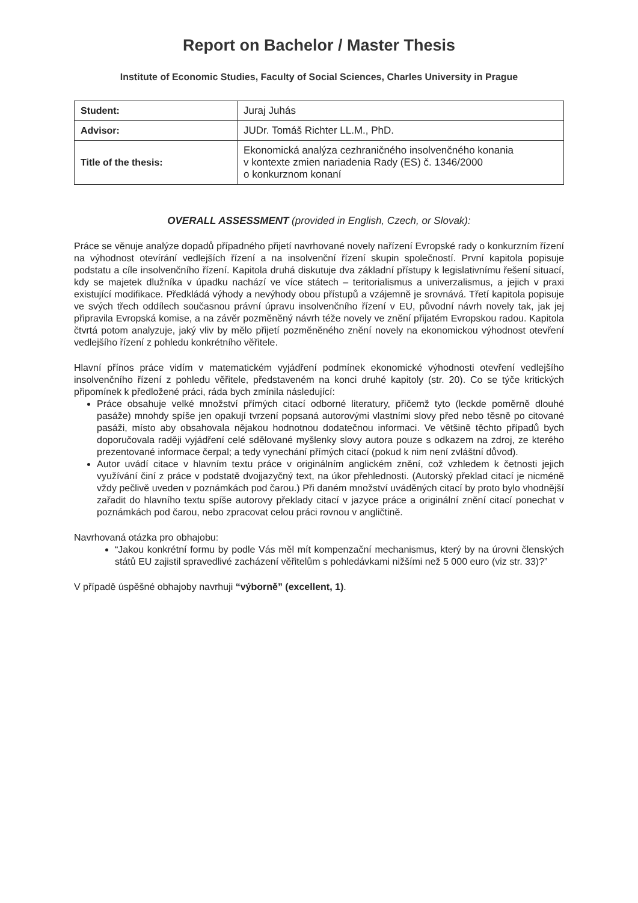Report on Bachelor / Master Thesis
Institute of Economic Studies, Faculty of Social Sciences, Charles University in Prague
| Student: | Juraj Juhás |
| Advisor: | JUDr. Tomáš Richter LL.M., PhD. |
| Title of the thesis: | Ekonomická analýza cezhraničného insolvenčného konania v kontexte zmien nariadenia Rady (ES) č. 1346/2000 o konkurznom konaní |
OVERALL ASSESSMENT (provided in English, Czech, or Slovak):
Práce se věnuje analýze dopadů případného přijetí navrhované novely nařízení Evropské rady o konkurzním řízení na výhodnost otevírání vedlejších řízení a na insolvenční řízení skupin společností. První kapitola popisuje podstatu a cíle insolvenčního řízení. Kapitola druhá diskutuje dva základní přístupy k legislativnímu řešení situací, kdy se majetek dlužníka v úpadku nachází ve více státech – teritorialismus a univerzalismus, a jejich v praxi existující modifikace. Předkládá výhody a nevýhody obou přístupů a vzájemně je srovnává. Třetí kapitola popisuje ve svých třech oddílech současnou právní úpravu insolvenčního řízení v EU, původní návrh novely tak, jak jej připravila Evropská komise, a na závěr pozměněný návrh téže novely ve znění přijatém Evropskou radou. Kapitola čtvrtá potom analyzuje, jaký vliv by mělo přijetí pozměněného znění novely na ekonomickou výhodnost otevření vedlejšího řízení z pohledu konkrétního věřitele.
Hlavní přínos práce vidím v matematickém vyjádření podmínek ekonomické výhodnosti otevření vedlejšího insolvenčního řízení z pohledu věřitele, představeném na konci druhé kapitoly (str. 20). Co se týče kritických připomínek k předložené práci, ráda bych zmínila následující:
Práce obsahuje velké množství přímých citací odborné literatury, přičemž tyto (leckde poměrně dlouhé pasáže) mnohdy spíše jen opakují tvrzení popsaná autorovými vlastními slovy před nebo těsně po citované pasáži, místo aby obsahovala nějakou hodnotnou dodatečnou informaci. Ve většině těchto případů bych doporučovala raději vyjádření celé sdělované myšlenky slovy autora pouze s odkazem na zdroj, ze kterého prezentované informace čerpal; a tedy vynechání přímých citací (pokud k nim není zvláštní důvod).
Autor uvádí citace v hlavním textu práce v originálním anglickém znění, což vzhledem k četnosti jejich využívání činí z práce v podstatě dvojjazyčný text, na úkor přehlednosti. (Autorský překlad citací je nicméně vždy pečlivě uveden v poznámkách pod čarou.) Při daném množství uváděných citací by proto bylo vhodnější zařadit do hlavního textu spíše autorovy překlady citací v jazyce práce a originální znění citací ponechat v poznámkách pod čarou, nebo zpracovat celou práci rovnou v angličtině.
Navrhovaná otázka pro obhajobu:
“Jakou konkrétní formu by podle Vás měl mít kompenzační mechanismus, který by na úrovni členských států EU zajistil spravedlivé zacházení věřitelům s pohledávkami nižšími než 5 000 euro (viz str. 33)?”
V případě úspěšné obhajoby navrhuji “výborně” (excellent, 1).